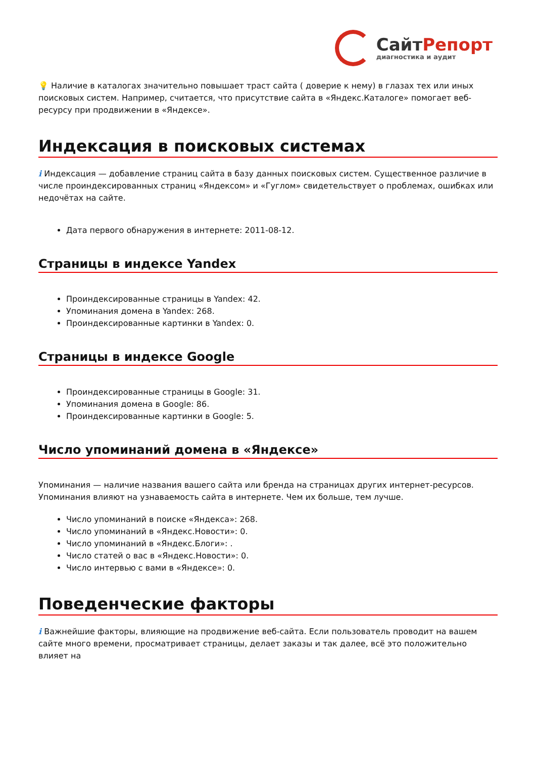СайтРепорт
диагностика и аудит
💡 Наличие в каталогах значительно повышает траст сайта ( доверие к нему) в глазах тех или иных поисковых систем. Например, считается, что присутствие сайта в «Яндекс.Каталоге» помогает веб-ресурсу при продвижении в «Яндексе».
Индексация в поисковых системах
i Индексация — добавление страниц сайта в базу данных поисковых систем. Существенное различие в числе проиндексированных страниц «Яндексом» и «Гуглом» свидетельствует о проблемах, ошибках или недочётах на сайте.
Дата первого обнаружения в интернете: 2011-08-12.
Страницы в индексе Yandex
Проиндексированные страницы в Yandex: 42.
Упоминания домена в Yandex: 268.
Проиндексированные картинки в Yandex: 0.
Страницы в индексе Google
Проиндексированные страницы в Google: 31.
Упоминания домена в Google: 86.
Проиндексированные картинки в Google: 5.
Число упоминаний домена в «Яндексе»
Упоминания — наличие названия вашего сайта или бренда на страницах других интернет-ресурсов. Упоминания влияют на узнаваемость сайта в интернете. Чем их больше, тем лучше.
Число упоминаний в поиске «Яндекса»: 268.
Число упоминаний в «Яндекс.Новости»: 0.
Число упоминаний в «Яндекс.Блоги»: .
Число статей о вас в «Яндекс.Новости»: 0.
Число интервью с вами в «Яндексе»: 0.
Поведенческие факторы
i Важнейшие факторы, влияющие на продвижение веб-сайта. Если пользователь проводит на вашем сайте много времени, просматривает страницы, делает заказы и так далее, всё это положительно влияет на